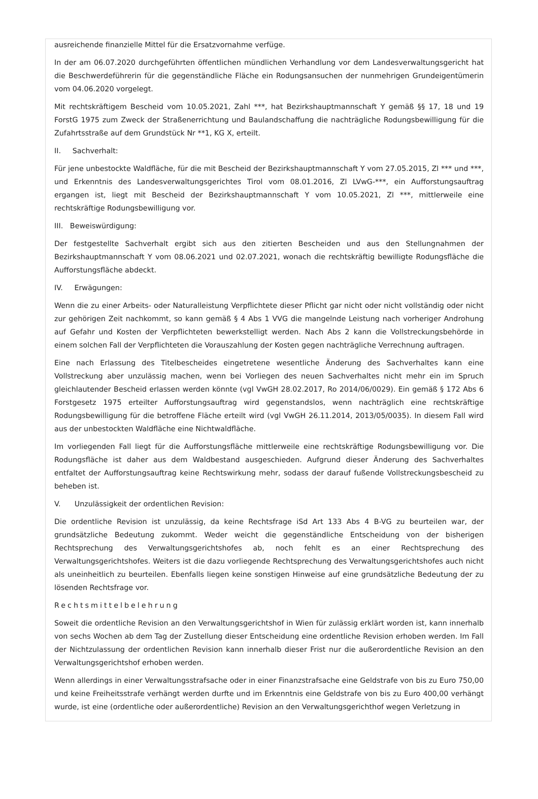ausreichende finanzielle Mittel für die Ersatzvornahme verfüge.
In der am 06.07.2020 durchgeführten öffentlichen mündlichen Verhandlung vor dem Landesverwaltungsgericht hat die Beschwerdeführerin für die gegenständliche Fläche ein Rodungsansuchen der nunmehrigen Grundeigentümerin vom 04.06.2020 vorgelegt.
Mit rechtskräftigem Bescheid vom 10.05.2021, Zahl ***, hat Bezirkshauptmannschaft Y gemäß §§ 17, 18 und 19 ForstG 1975 zum Zweck der Straßenerrichtung und Baulandschaffung die nachträgliche Rodungsbewilligung für die Zufahrtsstraße auf dem Grundstück Nr **1, KG X, erteilt.
II. Sachverhalt:
Für jene unbestockte Waldfläche, für die mit Bescheid der Bezirkshauptmannschaft Y vom 27.05.2015, Zl *** und ***, und Erkenntnis des Landesverwaltungsgerichtes Tirol vom 08.01.2016, Zl LVwG-***, ein Aufforstungsauftrag ergangen ist, liegt mit Bescheid der Bezirkshauptmannschaft Y vom 10.05.2021, Zl ***, mittlerweile eine rechtskräftige Rodungsbewilligung vor.
III. Beweiswürdigung:
Der festgestellte Sachverhalt ergibt sich aus den zitierten Bescheiden und aus den Stellungnahmen der Bezirkshauptmannschaft Y vom 08.06.2021 und 02.07.2021, wonach die rechtskräftig bewilligte Rodungsfläche die Aufforstungsfläche abdeckt.
IV. Erwägungen:
Wenn die zu einer Arbeits- oder Naturalleistung Verpflichtete dieser Pflicht gar nicht oder nicht vollständig oder nicht zur gehörigen Zeit nachkommt, so kann gemäß § 4 Abs 1 VVG die mangelnde Leistung nach vorheriger Androhung auf Gefahr und Kosten der Verpflichteten bewerkstelligt werden. Nach Abs 2 kann die Vollstreckungsbehörde in einem solchen Fall der Verpflichteten die Vorauszahlung der Kosten gegen nachträgliche Verrechnung auftragen.
Eine nach Erlassung des Titelbescheides eingetretene wesentliche Änderung des Sachverhaltes kann eine Vollstreckung aber unzulässig machen, wenn bei Vorliegen des neuen Sachverhaltes nicht mehr ein im Spruch gleichlautender Bescheid erlassen werden könnte (vgl VwGH 28.02.2017, Ro 2014/06/0029). Ein gemäß § 172 Abs 6 Forstgesetz 1975 erteilter Aufforstungsauftrag wird gegenstandslos, wenn nachträglich eine rechtskräftige Rodungsbewilligung für die betroffene Fläche erteilt wird (vgl VwGH 26.11.2014, 2013/05/0035). In diesem Fall wird aus der unbestockten Waldfläche eine Nichtwaldfläche.
Im vorliegenden Fall liegt für die Aufforstungsfläche mittlerweile eine rechtskräftige Rodungsbewilligung vor. Die Rodungsfläche ist daher aus dem Waldbestand ausgeschieden. Aufgrund dieser Änderung des Sachverhaltes entfaltet der Aufforstungsauftrag keine Rechtswirkung mehr, sodass der darauf fußende Vollstreckungsbescheid zu beheben ist.
V. Unzulässigkeit der ordentlichen Revision:
Die ordentliche Revision ist unzulässig, da keine Rechtsfrage iSd Art 133 Abs 4 B-VG zu beurteilen war, der grundsätzliche Bedeutung zukommt. Weder weicht die gegenständliche Entscheidung von der bisherigen Rechtsprechung des Verwaltungsgerichtshofes ab, noch fehlt es an einer Rechtsprechung des Verwaltungsgerichtshofes. Weiters ist die dazu vorliegende Rechtsprechung des Verwaltungsgerichtshofes auch nicht als uneinheitlich zu beurteilen. Ebenfalls liegen keine sonstigen Hinweise auf eine grundsätzliche Bedeutung der zu lösenden Rechtsfrage vor.
Rechtsmittelbelehrung
Soweit die ordentliche Revision an den Verwaltungsgerichtshof in Wien für zulässig erklärt worden ist, kann innerhalb von sechs Wochen ab dem Tag der Zustellung dieser Entscheidung eine ordentliche Revision erhoben werden. Im Fall der Nichtzulassung der ordentlichen Revision kann innerhalb dieser Frist nur die außerordentliche Revision an den Verwaltungsgerichtshof erhoben werden.
Wenn allerdings in einer Verwaltungsstrafsache oder in einer Finanzstrafsache eine Geldstrafe von bis zu Euro 750,00 und keine Freiheitsstrafe verhängt werden durfte und im Erkenntnis eine Geldstrafe von bis zu Euro 400,00 verhängt wurde, ist eine (ordentliche oder außerordentliche) Revision an den Verwaltungsgerichthof wegen Verletzung in